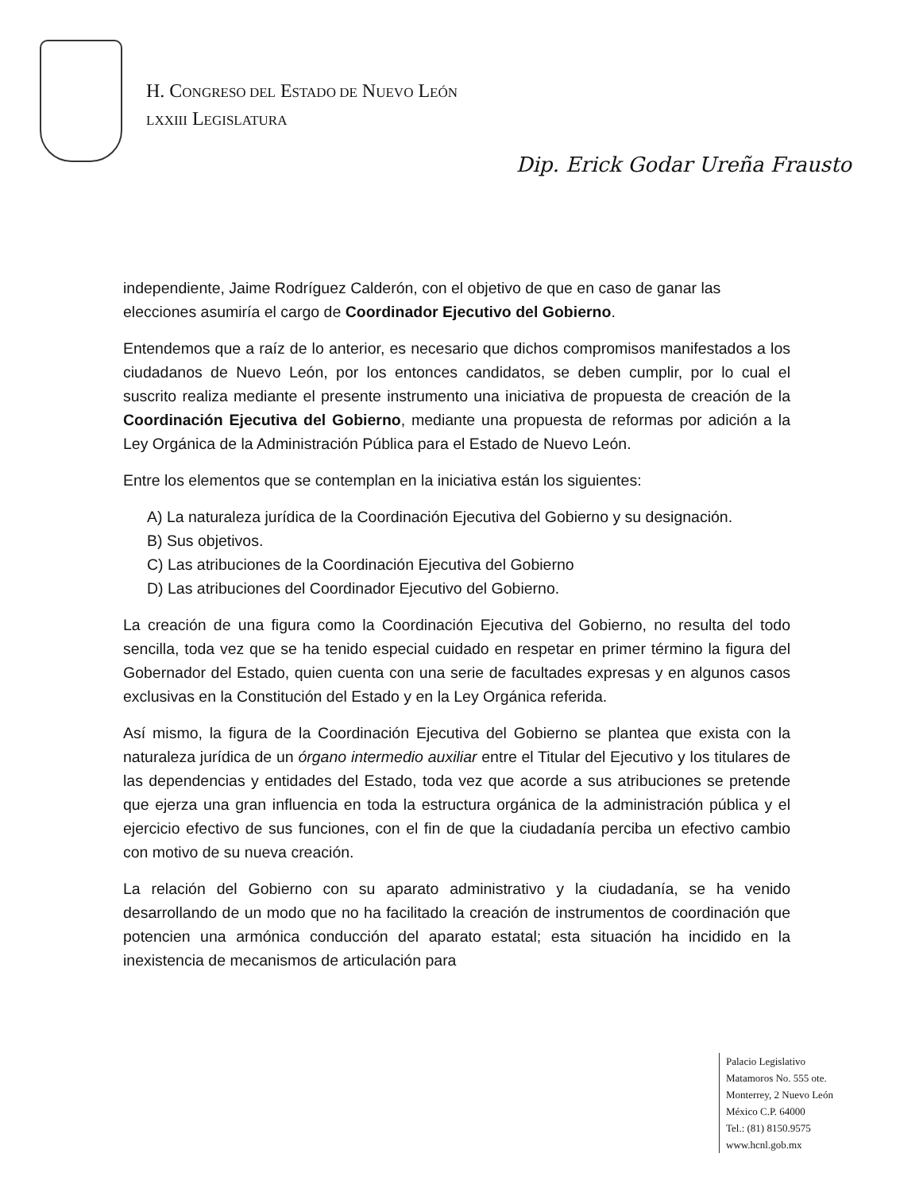H. CONGRESO DEL ESTADO DE NUEVO LEÓN
LXXIII LEGISLATURA
Dip. Erick Godar Ureña Frausto
independiente, Jaime Rodríguez Calderón, con el objetivo de que en caso de ganar las elecciones asumiría el cargo de Coordinador Ejecutivo del Gobierno.
Entendemos que a raíz de lo anterior, es necesario que dichos compromisos manifestados a los ciudadanos de Nuevo León, por los entonces candidatos, se deben cumplir, por lo cual el suscrito realiza mediante el presente instrumento una iniciativa de propuesta de creación de la Coordinación Ejecutiva del Gobierno, mediante una propuesta de reformas por adición a la Ley Orgánica de la Administración Pública para el Estado de Nuevo León.
Entre los elementos que se contemplan en la iniciativa están los siguientes:
A) La naturaleza jurídica de la Coordinación Ejecutiva del Gobierno y su designación.
B) Sus objetivos.
C) Las atribuciones de la Coordinación Ejecutiva del Gobierno
D) Las atribuciones del Coordinador Ejecutivo del Gobierno.
La creación de una figura como la Coordinación Ejecutiva del Gobierno, no resulta del todo sencilla, toda vez que se ha tenido especial cuidado en respetar en primer término la figura del Gobernador del Estado, quien cuenta con una serie de facultades expresas y en algunos casos exclusivas en la Constitución del Estado y en la Ley Orgánica referida.
Así mismo, la figura de la Coordinación Ejecutiva del Gobierno se plantea que exista con la naturaleza jurídica de un órgano intermedio auxiliar entre el Titular del Ejecutivo y los titulares de las dependencias y entidades del Estado, toda vez que acorde a sus atribuciones se pretende que ejerza una gran influencia en toda la estructura orgánica de la administración pública y el ejercicio efectivo de sus funciones, con el fin de que la ciudadanía perciba un efectivo cambio con motivo de su nueva creación.
La relación del Gobierno con su aparato administrativo y la ciudadanía, se ha venido desarrollando de un modo que no ha facilitado la creación de instrumentos de coordinación que potencien una armónica conducción del aparato estatal; esta situación ha incidido en la inexistencia de mecanismos de articulación para
Palacio Legislativo
Matamoros No. 555 ote.
Monterrey, 2 Nuevo León
México C.P. 64000
Tel.: (81) 8150.9575
www.hcnl.gob.mx